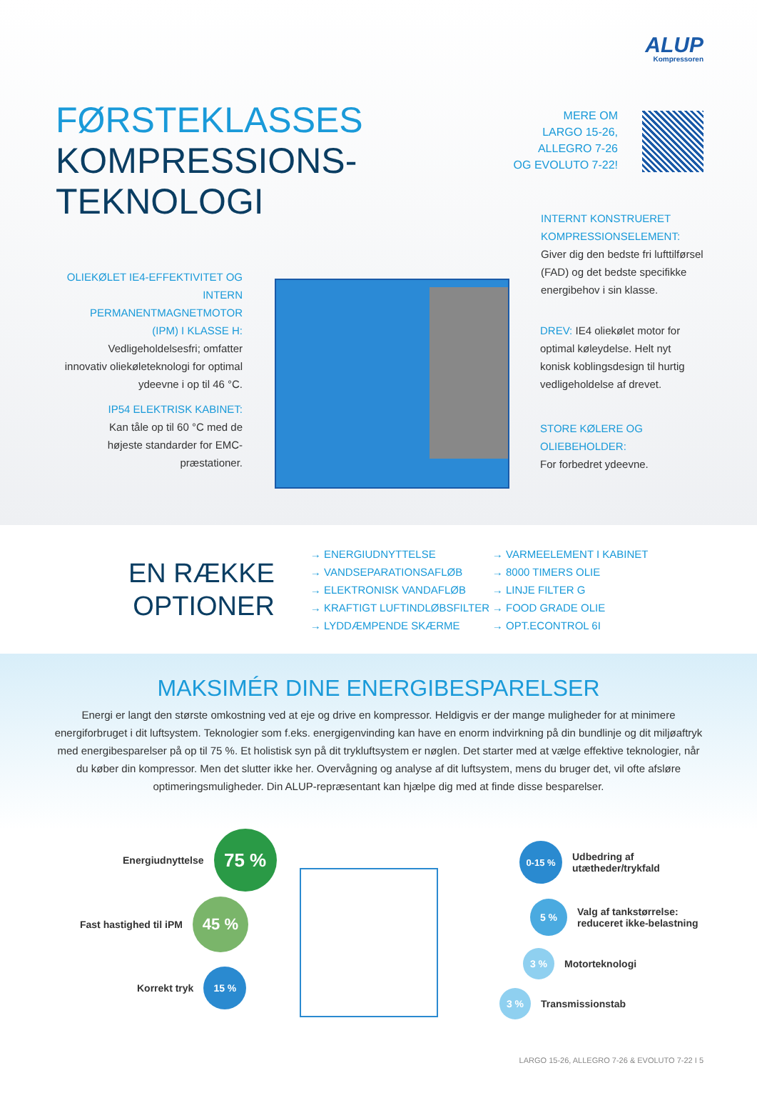ALUP
Kompressoren
FØRSTEKLASSES
KOMPRESSIONS-
TEKNOLOGI
MERE OM
LARGO 15-26,
ALLEGRO 7-26
OG EVOLUTO 7-22!
OLIEKØLET IE4-EFFEKTIVITET OG INTERN PERMANENTMAGNETMOTOR (IPM) I KLASSE H:
Vedligeholdelsesfri; omfatter innovativ oliekøleteknologi for optimal ydeevne i op til 46 °C.
IP54 ELEKTRISK KABINET:
Kan tåle op til 60 °C med de højeste standarder for EMC-præstationer.
INTERNT KONSTRUERET KOMPRESSIONSELEMENT:
Giver dig den bedste fri lufttilførsel (FAD) og det bedste specifikke energibehov i sin klasse.
DREV: IE4 oliekølet motor for optimal køleydelse. Helt nyt konisk koblingsdesign til hurtig vedligeholdelse af drevet.
STORE KØLERE OG OLIEBEHOLDER:
For forbedret ydeevne.
EN RÆKKE
OPTIONER
→ ENERGIUDNYTTELSE
→ VANDSEPARATIONSAFLØB
→ ELEKTRONISK VANDAFLØB
→ KRAFTIGT LUFTINDLØBSFILTER
→ LYDDÆMPENDE SKÆRME
→ VARMEELEMENT I KABINET
→ 8000 TIMERS OLIE
→ LINJE FILTER G
→ FOOD GRADE OLIE
→ OPT.ECONTROL 6I
MAKSIMÉR DINE ENERGIBESPARELSER
Energi er langt den største omkostning ved at eje og drive en kompressor. Heldigvis er der mange muligheder for at minimere energiforbruget i dit luftsystem. Teknologier som f.eks. energigenvinding kan have en enorm indvirkning på din bundlinje og dit miljøaftryk med energibesparelser på op til 75 %. Et holistisk syn på dit trykluftsystem er nøglen. Det starter med at vælge effektive teknologier, når du køber din kompressor. Men det slutter ikke her. Overvågning og analyse af dit luftsystem, mens du bruger det, vil ofte afsløre optimeringsmuligheder. Din ALUP-repræsentant kan hjælpe dig med at finde disse besparelser.
Energiudnyttelse
75 %
Fast hastighed til iPM
45 %
Korrekt tryk
15 %
0-15 %
Udbedring af
utætheder/trykfald
5 %
Valg af tankstørrelse:
reduceret ikke-belastning
3 %
Motorteknologi
3 %
Transmissionstab
LARGO 15-26, ALLEGRO 7-26 & EVOLUTO 7-22 I 5